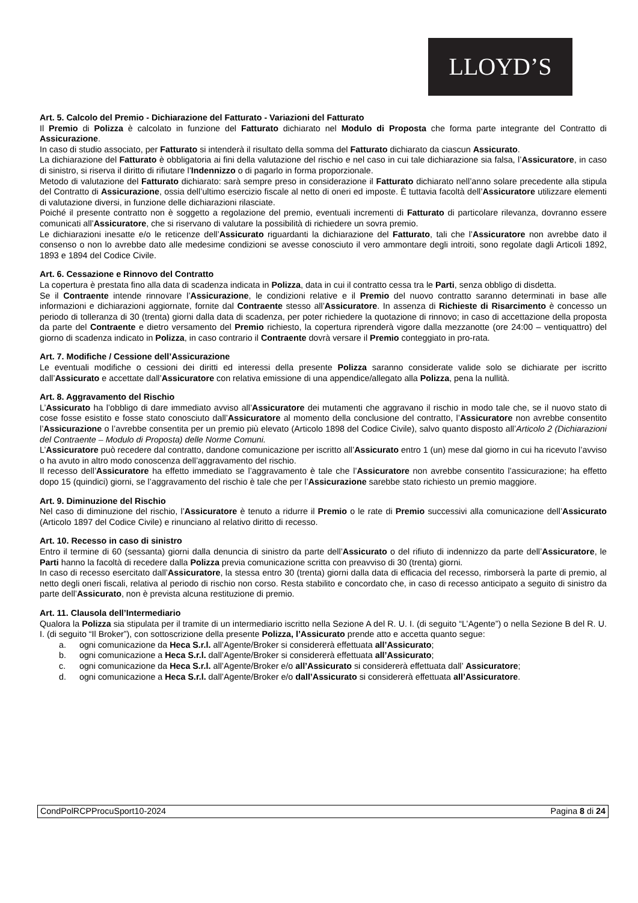LLOYD’S
Art. 5. Calcolo del Premio - Dichiarazione del Fatturato - Variazioni del Fatturato
Il Premio di Polizza è calcolato in funzione del Fatturato dichiarato nel Modulo di Proposta che forma parte integrante del Contratto di Assicurazione.
In caso di studio associato, per Fatturato si intenderà il risultato della somma del Fatturato dichiarato da ciascun Assicurato.
La dichiarazione del Fatturato è obbligatoria ai fini della valutazione del rischio e nel caso in cui tale dichiarazione sia falsa, l’Assicuratore, in caso di sinistro, si riserva il diritto di rifiutare l’Indennizzo o di pagarlo in forma proporzionale.
Metodo di valutazione del Fatturato dichiarato: sarà sempre preso in considerazione il Fatturato dichiarato nell’anno solare precedente alla stipula del Contratto di Assicurazione, ossia dell’ultimo esercizio fiscale al netto di oneri ed imposte. È tuttavia facoltà dell’Assicuratore utilizzare elementi di valutazione diversi, in funzione delle dichiarazioni rilasciate.
Poiché il presente contratto non è soggetto a regolazione del premio, eventuali incrementi di Fatturato di particolare rilevanza, dovranno essere comunicati all’Assicuratore, che si riservano di valutare la possibilità di richiedere un sovra premio.
Le dichiarazioni inesatte e/o le reticenze dell’Assicurato riguardanti la dichiarazione del Fatturato, tali che l’Assicuratore non avrebbe dato il consenso o non lo avrebbe dato alle medesime condizioni se avesse conosciuto il vero ammontare degli introiti, sono regolate dagli Articoli 1892, 1893 e 1894 del Codice Civile.
Art. 6. Cessazione e Rinnovo del Contratto
La copertura è prestata fino alla data di scadenza indicata in Polizza, data in cui il contratto cessa tra le Parti, senza obbligo di disdetta.
Se il Contraente intende rinnovare l’Assicurazione, le condizioni relative e il Premio del nuovo contratto saranno determinati in base alle informazioni e dichiarazioni aggiornate, fornite dal Contraente stesso all’Assicuratore. In assenza di Richieste di Risarcimento è concesso un periodo di tolleranza di 30 (trenta) giorni dalla data di scadenza, per poter richiedere la quotazione di rinnovo; in caso di accettazione della proposta da parte del Contraente e dietro versamento del Premio richiesto, la copertura riprenderà vigore dalla mezzanotte (ore 24:00 – ventiquattro) del giorno di scadenza indicato in Polizza, in caso contrario il Contraente dovrà versare il Premio conteggiato in pro-rata.
Art. 7. Modifiche / Cessione dell’Assicurazione
Le eventuali modifiche o cessioni dei diritti ed interessi della presente Polizza saranno considerate valide solo se dichiarate per iscritto dall’Assicurato e accettate dall’Assicuratore con relativa emissione di una appendice/allegato alla Polizza, pena la nullità.
Art. 8. Aggravamento del Rischio
L’Assicurato ha l’obbligo di dare immediato avviso all’Assicuratore dei mutamenti che aggravano il rischio in modo tale che, se il nuovo stato di cose fosse esistito e fosse stato conosciuto dall’Assicuratore al momento della conclusione del contratto, l’Assicuratore non avrebbe consentito l’Assicurazione o l’avrebbe consentita per un premio più elevato (Articolo 1898 del Codice Civile), salvo quanto disposto all’Articolo 2 (Dichiarazioni del Contraente – Modulo di Proposta) delle Norme Comuni.
L’Assicuratore può recedere dal contratto, dandone comunicazione per iscritto all’Assicurato entro 1 (un) mese dal giorno in cui ha ricevuto l’avviso o ha avuto in altro modo conoscenza dell’aggravamento del rischio.
Il recesso dell’Assicuratore ha effetto immediato se l’aggravamento è tale che l’Assicuratore non avrebbe consentito l’assicurazione; ha effetto dopo 15 (quindici) giorni, se l’aggravamento del rischio è tale che per l’Assicurazione sarebbe stato richiesto un premio maggiore.
Art. 9. Diminuzione del Rischio
Nel caso di diminuzione del rischio, l’Assicuratore è tenuto a ridurre il Premio o le rate di Premio successivi alla comunicazione dell’Assicurato (Articolo 1897 del Codice Civile) e rinunciano al relativo diritto di recesso.
Art. 10. Recesso in caso di sinistro
Entro il termine di 60 (sessanta) giorni dalla denuncia di sinistro da parte dell’Assicurato o del rifiuto di indennizzo da parte dell’Assicuratore, le Parti hanno la facoltà di recedere dalla Polizza previa comunicazione scritta con preavviso di 30 (trenta) giorni.
In caso di recesso esercitato dall’Assicuratore, la stessa entro 30 (trenta) giorni dalla data di efficacia del recesso, rimborserà la parte di premio, al netto degli oneri fiscali, relativa al periodo di rischio non corso. Resta stabilito e concordato che, in caso di recesso anticipato a seguito di sinistro da parte dell’Assicurato, non è prevista alcuna restituzione di premio.
Art. 11. Clausola dell’Intermediario
Qualora la Polizza sia stipulata per il tramite di un intermediario iscritto nella Sezione A del R. U. I. (di seguito “L’Agente”) o nella Sezione B del R. U. I. (di seguito “Il Broker”), con sottoscrizione della presente Polizza, l’Assicurato prende atto e accetta quanto segue:
a. ogni comunicazione da Heca S.r.l. all’Agente/Broker si considererà effettuata all’Assicurato;
b. ogni comunicazione a Heca S.r.l. dall’Agente/Broker si considererà effettuata all’Assicurato;
c. ogni comunicazione da Heca S.r.l. all’Agente/Broker e/o all’Assicurato si considererà effettuata dall’ Assicuratore;
d. ogni comunicazione a Heca S.r.l. dall’Agente/Broker e/o dall’Assicurato si considererà effettuata all’Assicuratore.
CondPolRCPProcuSport10-2024 Pagina 8 di 24